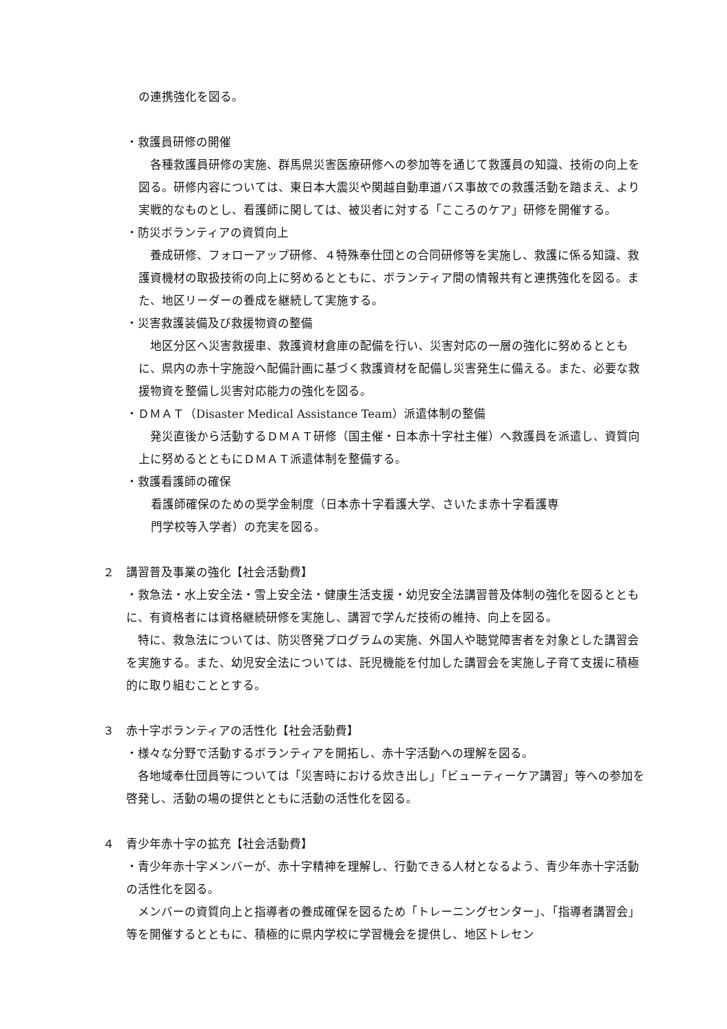の連携強化を図る。
・救護員研修の開催
　各種救護員研修の実施、群馬県災害医療研修への参加等を通じて救護員の知識、技術の向上を図る。研修内容については、東日本大震災や関越自動車道バス事故での救護活動を踏まえ、より実戦的なものとし、看護師に関しては、被災者に対する「こころのケア」研修を開催する。
・防災ボランティアの資質向上
　養成研修、フォローアップ研修、４特殊奉仕団との合同研修等を実施し、救護に係る知識、救護資機材の取扱技術の向上に努めるとともに、ボランティア間の情報共有と連携強化を図る。また、地区リーダーの養成を継続して実施する。
・災害救護装備及び救援物資の整備
　地区分区へ災害救援車、救護資材倉庫の配備を行い、災害対応の一層の強化に努めるとともに、県内の赤十字施設へ配備計画に基づく救護資材を配備し災害発生に備える。また、必要な救援物資を整備し災害対応能力の強化を図る。
・ＤＭＡＴ（Disaster Medical Assistance Team）派遣体制の整備
　発災直後から活動するＤＭＡＴ研修（国主催・日本赤十字社主催）へ救護員を派遣し、資質向上に努めるとともにＤＭＡＴ派遣体制を整備する。
・救護看護師の確保
看護師確保のための奨学金制度（日本赤十字看護大学、さいたま赤十字看護専
門学校等入学者）の充実を図る。
２　講習普及事業の強化【社会活動費】
・救急法・水上安全法・雪上安全法・健康生活支援・幼児安全法講習普及体制の強化を図るとともに、有資格者には資格継続研修を実施し、講習で学んだ技術の維持、向上を図る。
　特に、救急法については、防災啓発プログラムの実施、外国人や聴覚障害者を対象とした講習会を実施する。また、幼児安全法については、託児機能を付加した講習会を実施し子育て支援に積極的に取り組むこととする。
３　赤十字ボランティアの活性化【社会活動費】
・様々な分野で活動するボランティアを開拓し、赤十字活動への理解を図る。
　各地域奉仕団員等については「災害時における炊き出し」「ビューティーケア講習」等への参加を啓発し、活動の場の提供とともに活動の活性化を図る。
４　青少年赤十字の拡充【社会活動費】
・青少年赤十字メンバーが、赤十字精神を理解し、行動できる人材となるよう、青少年赤十字活動の活性化を図る。
　メンバーの資質向上と指導者の養成確保を図るため「トレーニングセンター」、「指導者講習会」等を開催するとともに、積極的に県内学校に学習機会を提供し、地区トレセン